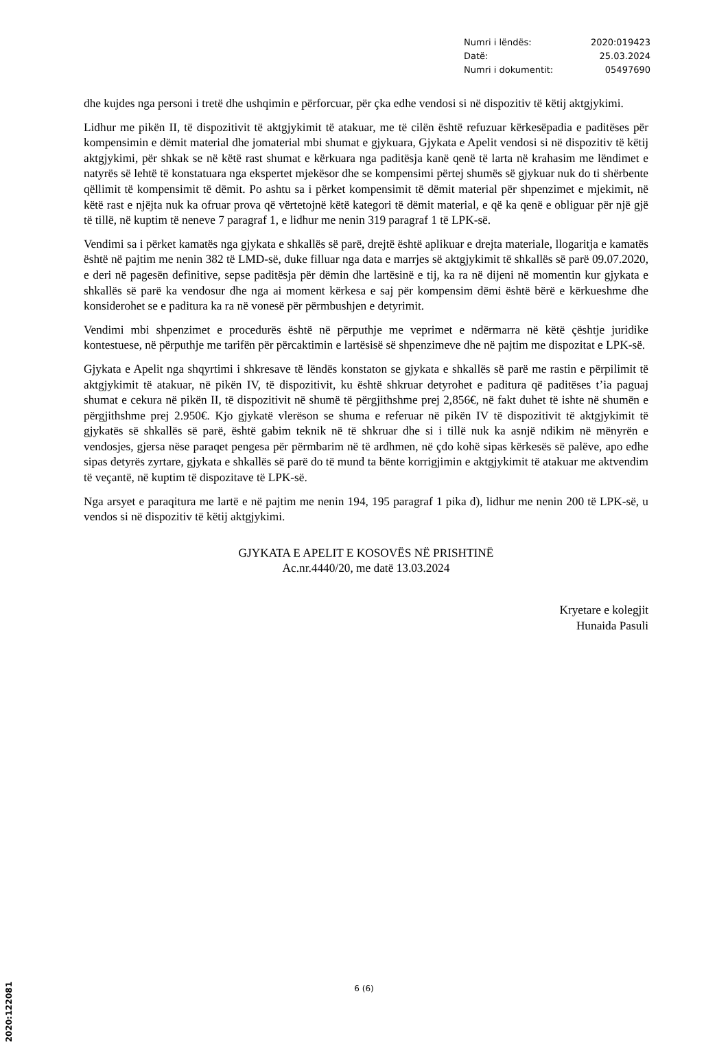| Numri i lëndës: | 2020:019423 |
| Datë: | 25.03.2024 |
| Numri i dokumentit: | 05497690 |
dhe kujdes nga personi i tretë dhe ushqimin e përforcuar, për çka edhe vendosi si në dispozitiv të këtij aktgjykimi.
Lidhur me pikën II, të dispozitivit të aktgjykimit të atakuar, me të cilën është refuzuar kërkesëpadia e paditëses për kompensimin e dëmit material dhe jomaterial mbi shumat e gjykuara, Gjykata e Apelit vendosi si në dispozitiv të këtij aktgjykimi, për shkak se në këtë rast shumat e kërkuara nga paditësja kanë qenë të larta në krahasim me lëndimet e natyrës së lehtë të konstatuara nga ekspertet mjekësor dhe se kompensimi përtej shumës së gjykuar nuk do ti shërbente qëllimit të kompensimit të dëmit. Po ashtu sa i përket kompensimit të dëmit material për shpenzimet e mjekimit, në këtë rast e njëjta nuk ka ofruar prova që vërtetojnë këtë kategori të dëmit material, e që ka qenë e obliguar për një gjë të tillë, në kuptim të neneve 7 paragraf 1, e lidhur me nenin 319 paragraf 1 të LPK-së.
Vendimi sa i përket kamatës nga gjykata e shkallës së parë, drejtë është aplikuar e drejta materiale, llogaritja e kamatës është në pajtim me nenin 382 të LMD-së, duke filluar nga data e marrjes së aktgjykimit të shkallës së parë 09.07.2020, e deri në pagesën definitive, sepse paditësja për dëmin dhe lartësinë e tij, ka ra në dijeni në momentin kur gjykata e shkallës së parë ka vendosur dhe nga ai moment kërkesa e saj për kompensim dëmi është bërë e kërkueshme dhe konsiderohet se e paditura ka ra në vonesë për përmbushjen e detyrimit.
Vendimi mbi shpenzimet e procedurës është në përputhje me veprimet e ndërmarra në këtë çështje juridike kontestuese, në përputhje me tarifën për përcaktimin e lartësisë së shpenzimeve dhe në pajtim me dispozitat e LPK-së.
Gjykata e Apelit nga shqyrtimi i shkresave të lëndës konstaton se gjykata e shkallës së parë me rastin e përpilimit të aktgjykimit të atakuar, në pikën IV, të dispozitivit, ku është shkruar detyrohet e paditura që paditëses t’ia paguaj shumat e cekura në pikën II, të dispozitivit në shumë të përgjithshme prej 2,856€, në fakt duhet të ishte në shumën e përgjithshme prej 2.950€. Kjo gjykatë vlerëson se shuma e referuar në pikën IV të dispozitivit të aktgjykimit të gjykatës së shkallës së parë, është gabim teknik në të shkruar dhe si i tillë nuk ka asnjë ndikim në mënyrën e vendosjes, gjersa nëse paraqet pengesa për përmbarim në të ardhmen, në çdo kohë sipas kërkesës së palëve, apo edhe sipas detyrës zyrtare, gjykata e shkallës së parë do të mund ta bënte korrigjimin e aktgjykimit të atakuar me aktvendim të veçantë, në kuptim të dispozitave të LPK-së.
Nga arsyet e paraqitura me lartë e në pajtim me nenin 194, 195 paragraf 1 pika d), lidhur me nenin 200 të LPK-së, u vendos si në dispozitiv të këtij aktgjykimi.
GJYKATA E APELIT E KOSOVËS NË PRISHTINË
Ac.nr.4440/20, me datë 13.03.2024
Kryetare e kolegjit
Hunaida Pasuli
6 (6)
2020:122081